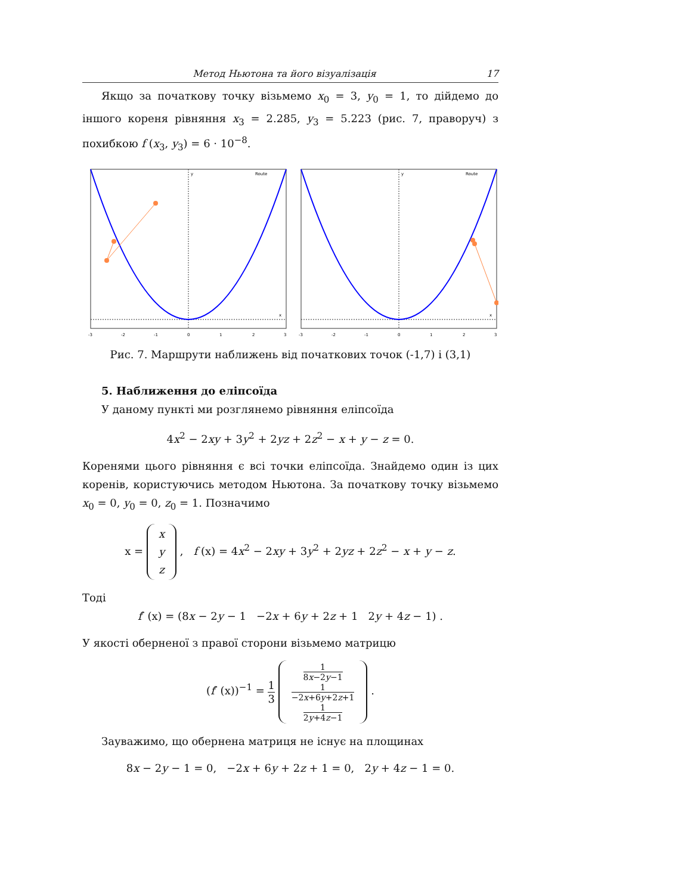Метод Ньютона та його візуалізація 17
Якщо за початкову точку візьмемо x<sub>0</sub> = 3, y<sub>0</sub> = 1, то дійдемо до іншого кореня рівняння x<sub>3</sub> = 2.285, y<sub>3</sub> = 5.223 (рис. 7, праворуч) з похибкою f (x<sub>3</sub>, y<sub>3</sub>) = 6 · 10<sup>−8</sup>.
y
x
Route
-3
-2
-1
0
1
2
3
y
x
Route
-3
-2
-1
0
1
2
3
Рис. 7. Маршрути наближень від початкових точок (-1,7) і (3,1)
5. Наближення до еліпсоїда
У даному пункті ми розглянемо рівняння еліпсоїда
4x<sup>2</sup> − 2xy + 3y<sup>2</sup> + 2yz + 2z<sup>2</sup> − x + y − z = 0.
Коренями цього рівняння є всі точки еліпсоїда. Знайдемо один із цих коренів, користуючись методом Ньютона. За початкову точку візьмемо x<sub>0</sub> = 0, y<sub>0</sub> = 0, z<sub>0</sub> = 1. Позначимо
x = x
y
z , f (x) = 4x<sup>2</sup> − 2xy + 3y<sup>2</sup> + 2yz + 2z<sup>2</sup> − x + y − z.
Тоді
f′ (x) = (8x − 2y − 1 −2x + 6y + 2z + 1 2y + 4z − 1) .
У якості оберненої з правої сторони візьмемо матрицю
(f′ (x))<sup>−1</sup> = 1 3 1 8x−2y−1
1 −2x+6y+2z+1
1 2y+4z−1 .
Зауважимо, що обернена матриця не існує на площинах
8x − 2y − 1 = 0, −2x + 6y + 2z + 1 = 0, 2y + 4z − 1 = 0.